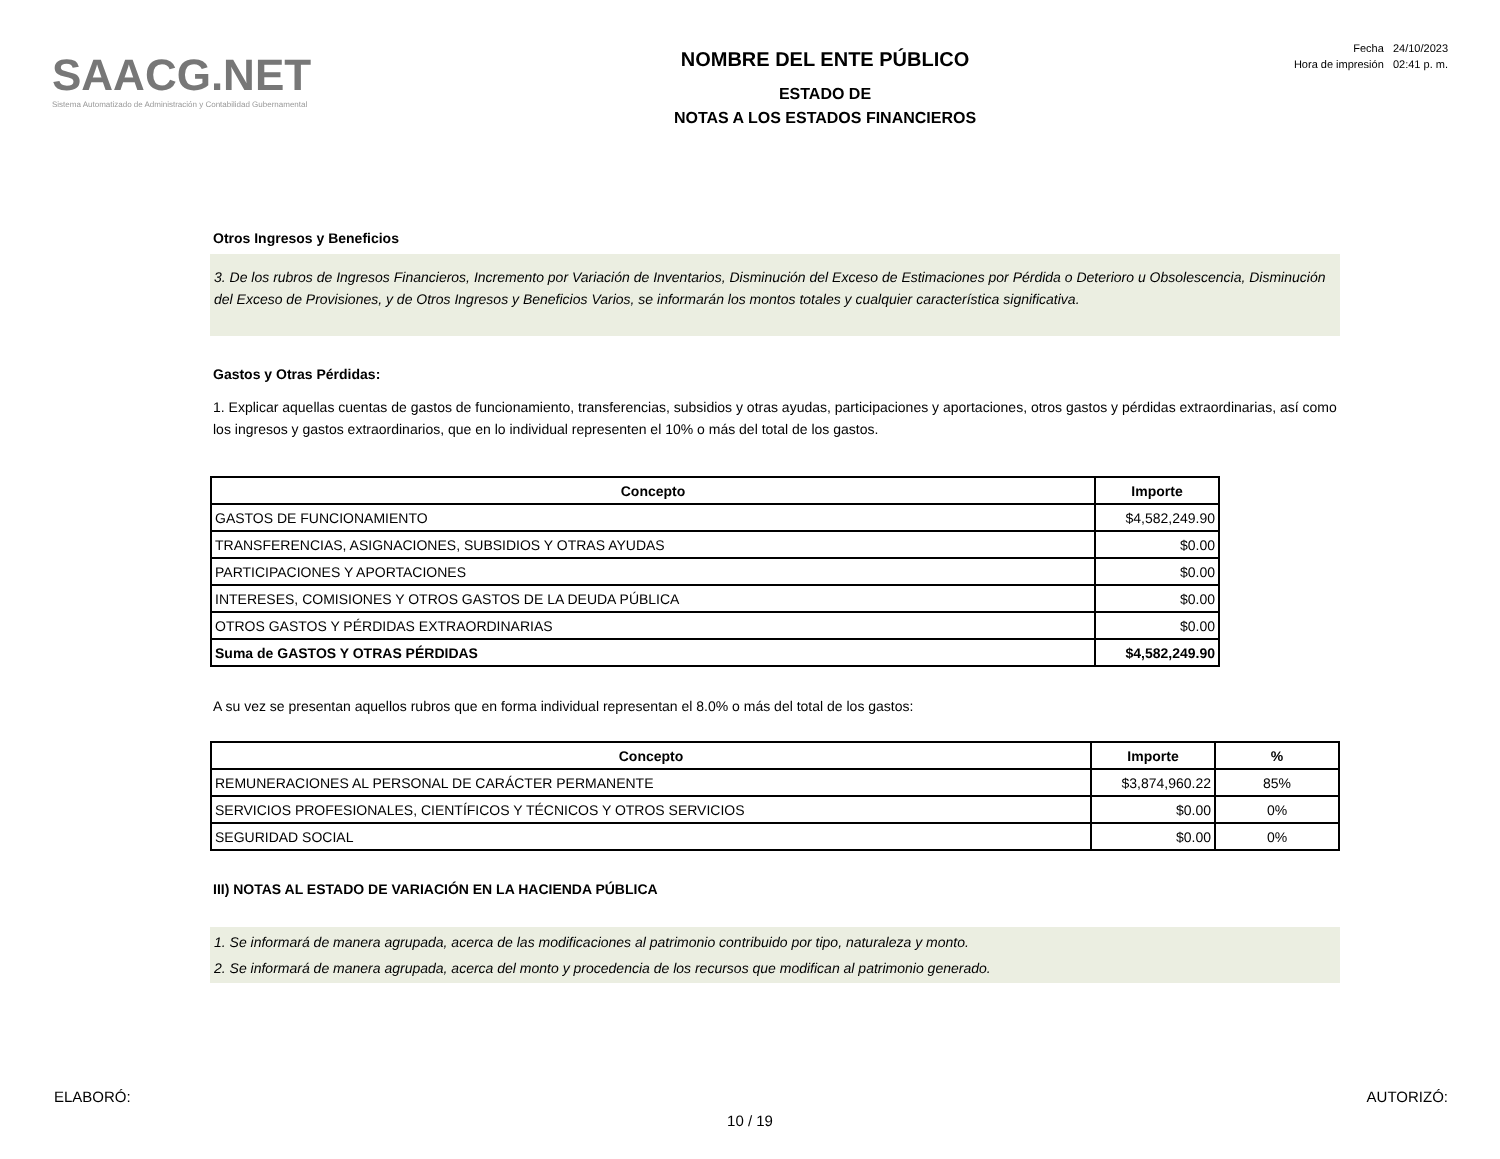SAACG.NET
Sistema Automatizado de Administración y Contabilidad Gubernamental
NOMBRE DEL ENTE PÚBLICO
ESTADO DE
NOTAS A LOS ESTADOS FINANCIEROS
Fecha 24/10/2023
Hora de impresión 02:41 p. m.
Otros Ingresos y Beneficios
3. De los rubros de Ingresos Financieros, Incremento por Variación de Inventarios, Disminución del Exceso de Estimaciones por Pérdida o Deterioro u Obsolescencia, Disminución del Exceso de Provisiones, y de Otros Ingresos y Beneficios Varios, se informarán los montos totales y cualquier característica significativa.
Gastos y Otras Pérdidas:
1. Explicar aquellas cuentas de gastos de funcionamiento, transferencias, subsidios y otras ayudas, participaciones y aportaciones, otros gastos y pérdidas extraordinarias, así como los ingresos y gastos extraordinarios, que en lo individual representen el 10% o más del total de los gastos.
| Concepto | Importe |
| --- | --- |
| GASTOS DE FUNCIONAMIENTO | $4,582,249.90 |
| TRANSFERENCIAS, ASIGNACIONES, SUBSIDIOS Y OTRAS AYUDAS | $0.00 |
| PARTICIPACIONES Y APORTACIONES | $0.00 |
| INTERESES, COMISIONES Y OTROS GASTOS DE LA DEUDA PÚBLICA | $0.00 |
| OTROS GASTOS Y PÉRDIDAS EXTRAORDINARIAS | $0.00 |
| Suma de GASTOS Y OTRAS PÉRDIDAS | $4,582,249.90 |
A su vez se presentan aquellos rubros que en forma individual representan el 8.0% o más del total de los gastos:
| Concepto | Importe | % |
| --- | --- | --- |
| REMUNERACIONES AL PERSONAL DE CARÁCTER PERMANENTE | $3,874,960.22 | 85% |
| SERVICIOS PROFESIONALES, CIENTÍFICOS Y TÉCNICOS Y OTROS SERVICIOS | $0.00 | 0% |
| SEGURIDAD SOCIAL | $0.00 | 0% |
III) NOTAS AL ESTADO DE VARIACIÓN EN LA HACIENDA PÚBLICA
1. Se informará de manera agrupada, acerca de las modificaciones al patrimonio contribuido por tipo, naturaleza y monto.
2. Se informará de manera agrupada, acerca del monto y procedencia de los recursos que modifican al patrimonio generado.
ELABORÓ: AUTORIZÓ:
10 / 19